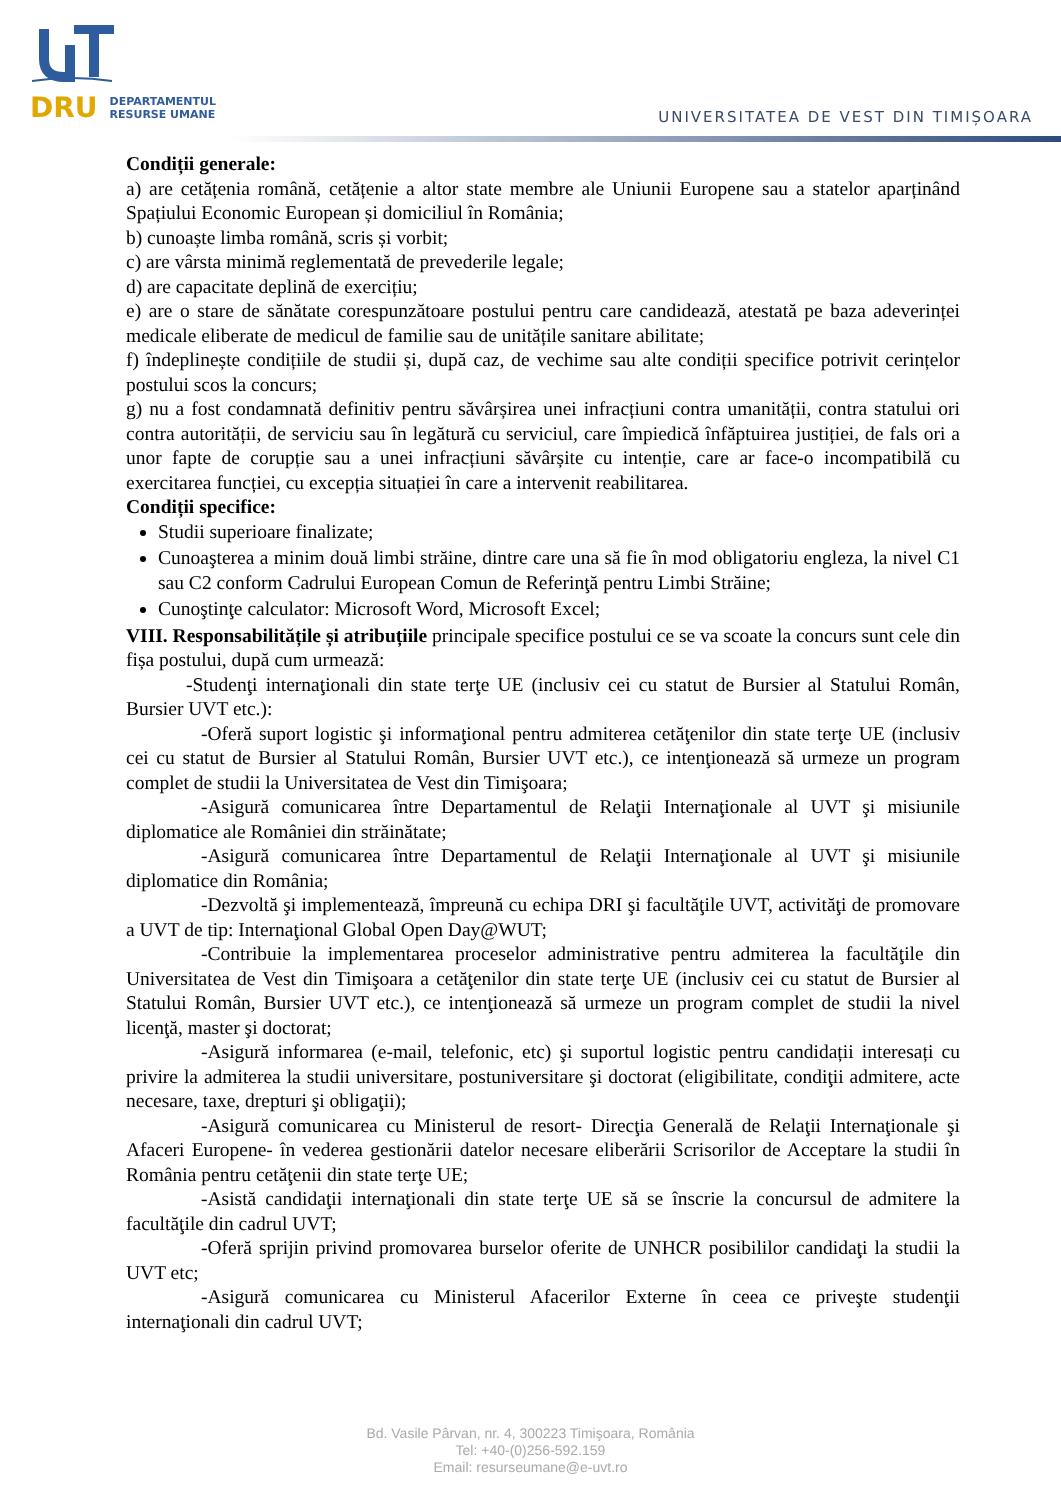DRU DEPARTAMENTUL
RESURSE UMANE
UNIVERSITATEA DE VEST DIN TIMIȘOARA
Condiții generale:
a) are cetățenia română, cetățenie a altor state membre ale Uniunii Europene sau a statelor aparținând Spațiului Economic European și domiciliul în România;
b) cunoaște limba română, scris și vorbit;
c) are vârsta minimă reglementată de prevederile legale;
d) are capacitate deplină de exercițiu;
e) are o stare de sănătate corespunzătoare postului pentru care candidează, atestată pe baza adeverinței medicale eliberate de medicul de familie sau de unitățile sanitare abilitate;
f) îndeplinește condițiile de studii și, după caz, de vechime sau alte condiții specifice potrivit cerințelor postului scos la concurs;
g) nu a fost condamnată definitiv pentru săvârșirea unei infracțiuni contra umanității, contra statului ori contra autorității, de serviciu sau în legătură cu serviciul, care împiedică înfăptuirea justiției, de fals ori a unor fapte de corupție sau a unei infracțiuni săvârșite cu intenție, care ar face-o incompatibilă cu exercitarea funcției, cu excepția situației în care a intervenit reabilitarea.
Condiții specifice:
Studii superioare finalizate;
Cunoaşterea a minim două limbi străine, dintre care una să fie în mod obligatoriu engleza, la nivel C1 sau C2 conform Cadrului European Comun de Referinţă pentru Limbi Străine;
Cunoştinţe calculator: Microsoft Word, Microsoft Excel;
VIII. Responsabilitățile și atribuțiile principale specifice postului ce se va scoate la concurs sunt cele din fișa postului, după cum urmează:
-Studenţi internaţionali din state terţe UE (inclusiv cei cu statut de Bursier al Statului Român, Bursier UVT etc.):
-Oferă suport logistic şi informaţional pentru admiterea cetăţenilor din state terţe UE (inclusiv cei cu statut de Bursier al Statului Român, Bursier UVT etc.), ce intenţionează să urmeze un program complet de studii la Universitatea de Vest din Timişoara;
-Asigură comunicarea între Departamentul de Relaţii Internaţionale al UVT şi misiunile diplomatice ale României din străinătate;
-Asigură comunicarea între Departamentul de Relaţii Internaţionale al UVT şi misiunile diplomatice din România;
-Dezvoltă şi implementează, împreună cu echipa DRI şi facultăţile UVT, activităţi de promovare a UVT de tip: Internaţional Global Open Day@WUT;
-Contribuie la implementarea proceselor administrative pentru admiterea la facultăţile din Universitatea de Vest din Timişoara a cetăţenilor din state terţe UE (inclusiv cei cu statut de Bursier al Statului Român, Bursier UVT etc.), ce intenţionează să urmeze un program complet de studii la nivel licenţă, master şi doctorat;
-Asigură informarea (e-mail, telefonic, etc) şi suportul logistic pentru candidații interesați cu privire la admiterea la studii universitare, postuniversitare şi doctorat (eligibilitate, condiţii admitere, acte necesare, taxe, drepturi şi obligaţii);
-Asigură comunicarea cu Ministerul de resort- Direcţia Generală de Relaţii Internaţionale şi Afaceri Europene- în vederea gestionării datelor necesare eliberării Scrisorilor de Acceptare la studii în România pentru cetăţenii din state terţe UE;
-Asistă candidaţii internaţionali din state terţe UE să se înscrie la concursul de admitere la facultăţile din cadrul UVT;
-Oferă sprijin privind promovarea burselor oferite de UNHCR posibililor candidaţi la studii la UVT etc;
-Asigură comunicarea cu Ministerul Afacerilor Externe în ceea ce priveşte studenţii internaţionali din cadrul UVT;
Bd. Vasile Pârvan, nr. 4, 300223 Timişoara, România
Tel: +40-(0)256-592.159
Email: resurseumane@e-uvt.ro